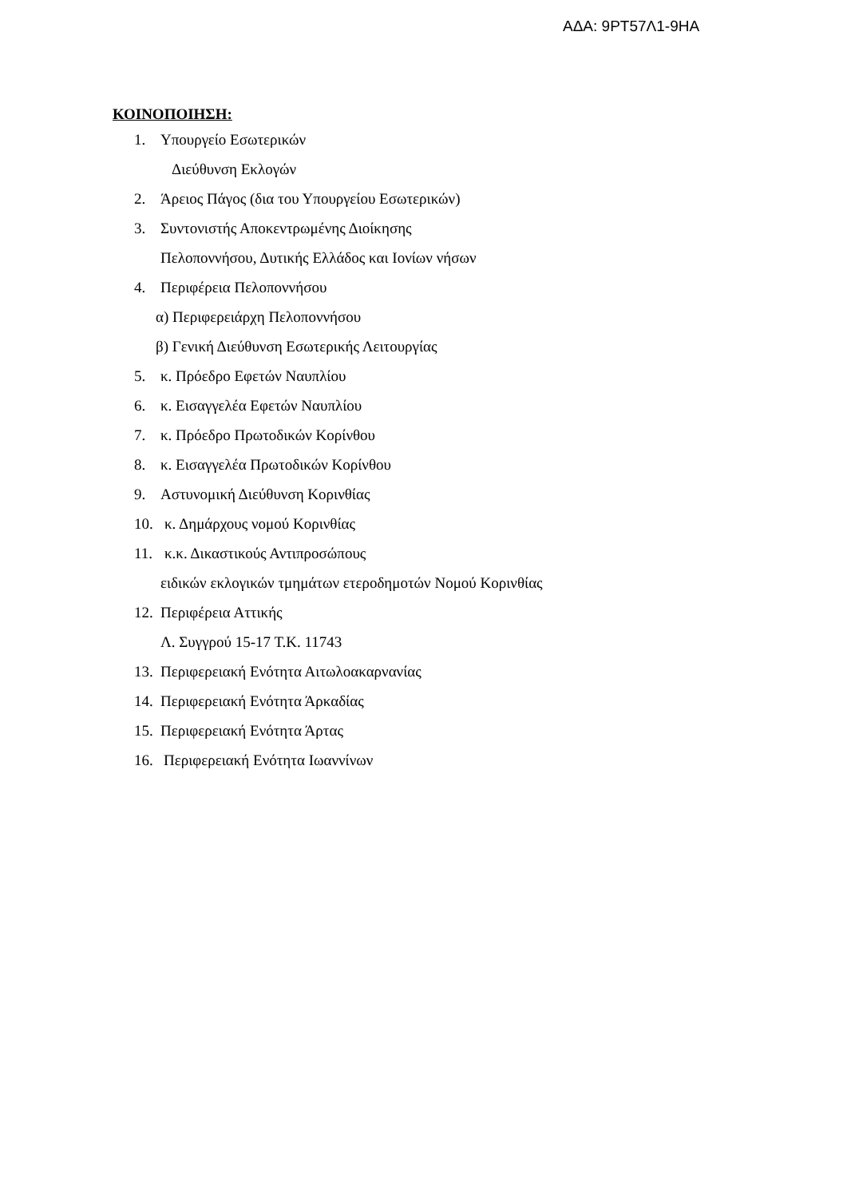ΑΔΑ: 9ΡΤ57Λ1-9ΗΑ
ΚΟΙΝΟΠΟΙΗΣΗ:
1. Υπουργείο Εσωτερικών
Διεύθυνση Εκλογών
2. Άρειος Πάγος (δια του Υπουργείου Εσωτερικών)
3. Συντονιστής Αποκεντρωμένης Διοίκησης
Πελοποννήσου, Δυτικής Ελλάδος και Ιονίων νήσων
4. Περιφέρεια Πελοποννήσου
α) Περιφερειάρχη Πελοποννήσου
β) Γενική Διεύθυνση Εσωτερικής Λειτουργίας
5. κ. Πρόεδρο Εφετών Ναυπλίου
6. κ. Εισαγγελέα Εφετών Ναυπλίου
7. κ. Πρόεδρο Πρωτοδικών Κορίνθου
8. κ. Εισαγγελέα Πρωτοδικών Κορίνθου
9. Αστυνομική Διεύθυνση Κορινθίας
10. κ. Δημάρχους νομού Κορινθίας
11. κ.κ. Δικαστικούς Αντιπροσώπους
ειδικών εκλογικών τμημάτων ετεροδημοτών Νομού Κορινθίας
12. Περιφέρεια Αττικής
Λ. Συγγρού 15-17 Τ.Κ. 11743
13. Περιφερειακή Ενότητα Αιτωλοακαρνανίας
14. Περιφερειακή Ενότητα Άρκαδίας
15. Περιφερειακή Ενότητα Άρτας
16. Περιφερειακή Ενότητα Ιωαννίνων